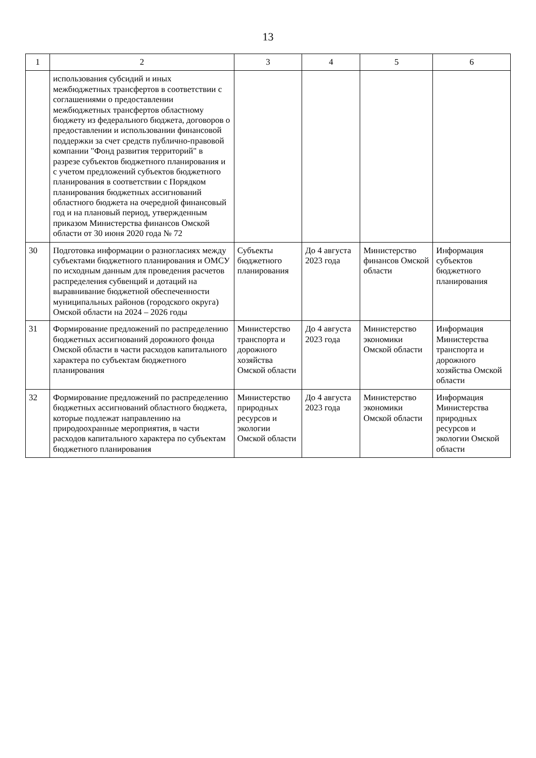13
| 1 | 2 | 3 | 4 | 5 | 6 |
| --- | --- | --- | --- | --- | --- |
| | использования субсидий и иных межбюджетных трансфертов в соответствии с соглашениями о предоставлении межбюджетных трансфертов областному бюджету из федерального бюджета, договоров о предоставлении и использовании финансовой поддержки за счет средств публично-правовой компании "Фонд развития территорий" в разрезе субъектов бюджетного планирования и с учетом предложений субъектов бюджетного планирования в соответствии с Порядком планирования бюджетных ассигнований областного бюджета на очередной финансовый год и на плановый период, утвержденным приказом Министерства финансов Омской области от 30 июня 2020 года № 72 | | | | |
| 30 | Подготовка информации о разногласиях между субъектами бюджетного планирования и ОМСУ по исходным данным для проведения расчетов распределения субвенций и дотаций на выравнивание бюджетной обеспеченности муниципальных районов (городского округа) Омской области на 2024 – 2026 годы | Субъекты бюджетного планирования | До 4 августа 2023 года | Министерство финансов Омской области | Информация субъектов бюджетного планирования |
| 31 | Формирование предложений по распределению бюджетных ассигнований дорожного фонда Омской области в части расходов капитального характера по субъектам бюджетного планирования | Министерство транспорта и дорожного хозяйства Омской области | До 4 августа 2023 года | Министерство экономики Омской области | Информация Министерства транспорта и дорожного хозяйства Омской области |
| 32 | Формирование предложений по распределению бюджетных ассигнований областного бюджета, которые подлежат направлению на природоохранные мероприятия, в части расходов капитального характера по субъектам бюджетного планирования | Министерство природных ресурсов и экологии Омской области | До 4 августа 2023 года | Министерство экономики Омской области | Информация Министерства природных ресурсов и экологии Омской области |